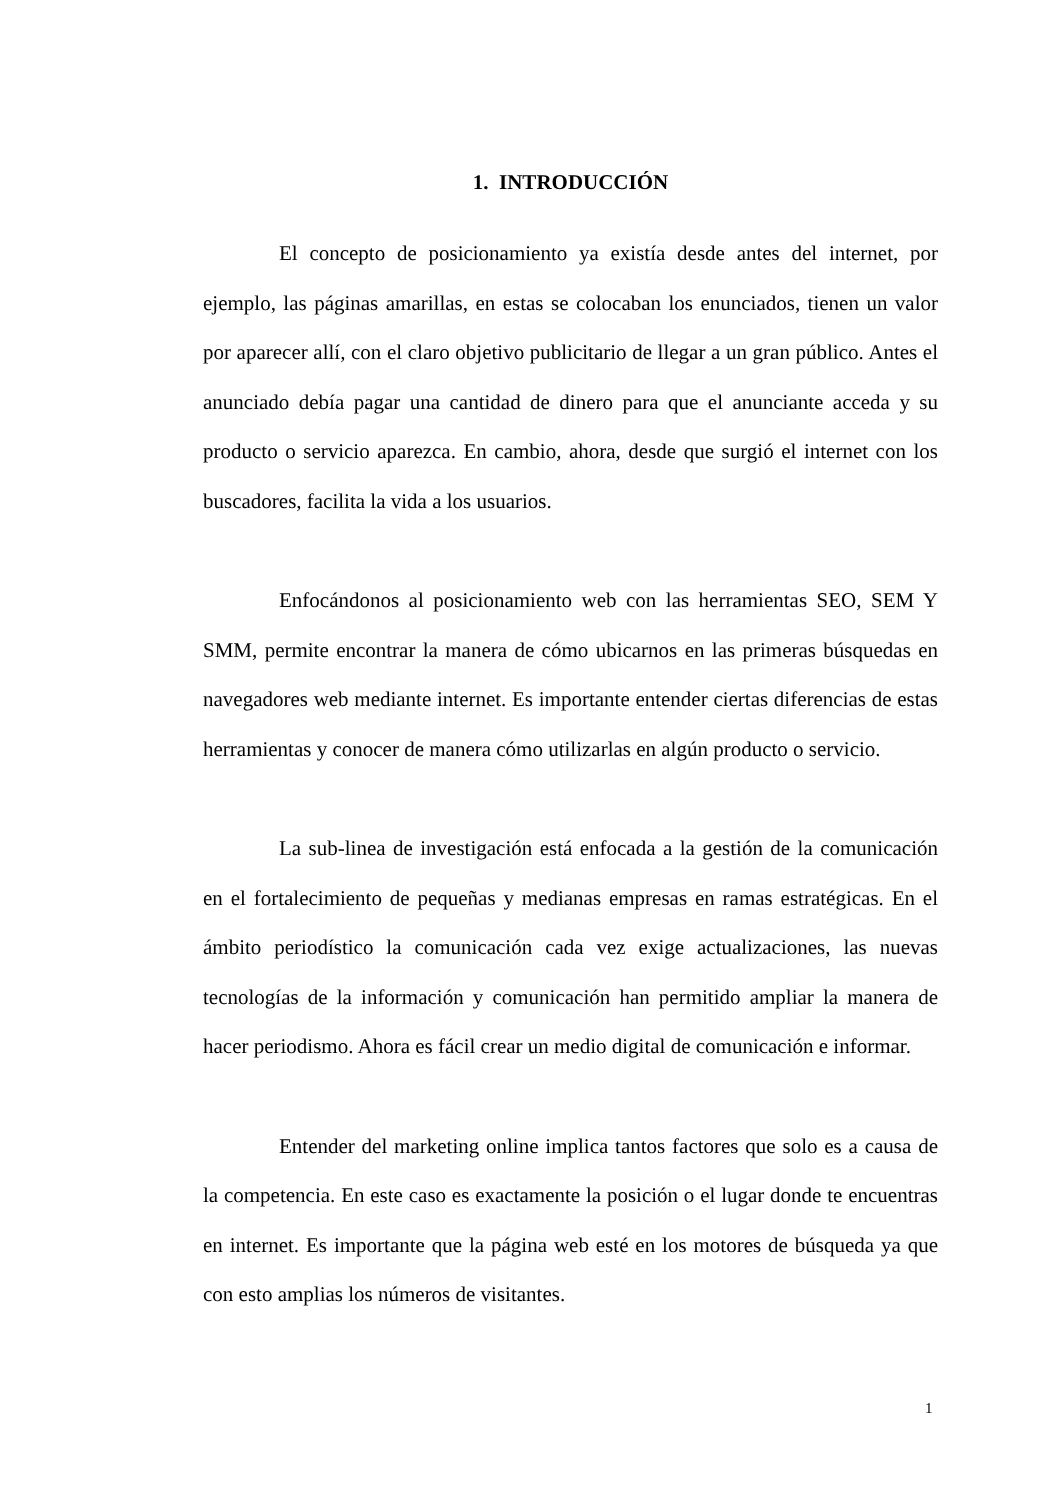1. INTRODUCCIÓN
El concepto de posicionamiento ya existía desde antes del internet, por ejemplo, las páginas amarillas, en estas se colocaban los enunciados, tienen un valor por aparecer allí, con el claro objetivo publicitario de llegar a un gran público. Antes el anunciado debía pagar una cantidad de dinero para que el anunciante acceda y su producto o servicio aparezca. En cambio, ahora, desde que surgió el internet con los buscadores, facilita la vida a los usuarios.
Enfocándonos al posicionamiento web con las herramientas SEO, SEM Y SMM, permite encontrar la manera de cómo ubicarnos en las primeras búsquedas en navegadores web mediante internet. Es importante entender ciertas diferencias de estas herramientas y conocer de manera cómo utilizarlas en algún producto o servicio.
La sub-linea de investigación está enfocada a la gestión de la comunicación en el fortalecimiento de pequeñas y medianas empresas en ramas estratégicas. En el ámbito periodístico la comunicación cada vez exige actualizaciones, las nuevas tecnologías de la información y comunicación han permitido ampliar la manera de hacer periodismo. Ahora es fácil crear un medio digital de comunicación e informar.
Entender del marketing online implica tantos factores que solo es a causa de la competencia. En este caso es exactamente la posición o el lugar donde te encuentras en internet. Es importante que la página web esté en los motores de búsqueda ya que con esto amplias los números de visitantes.
1